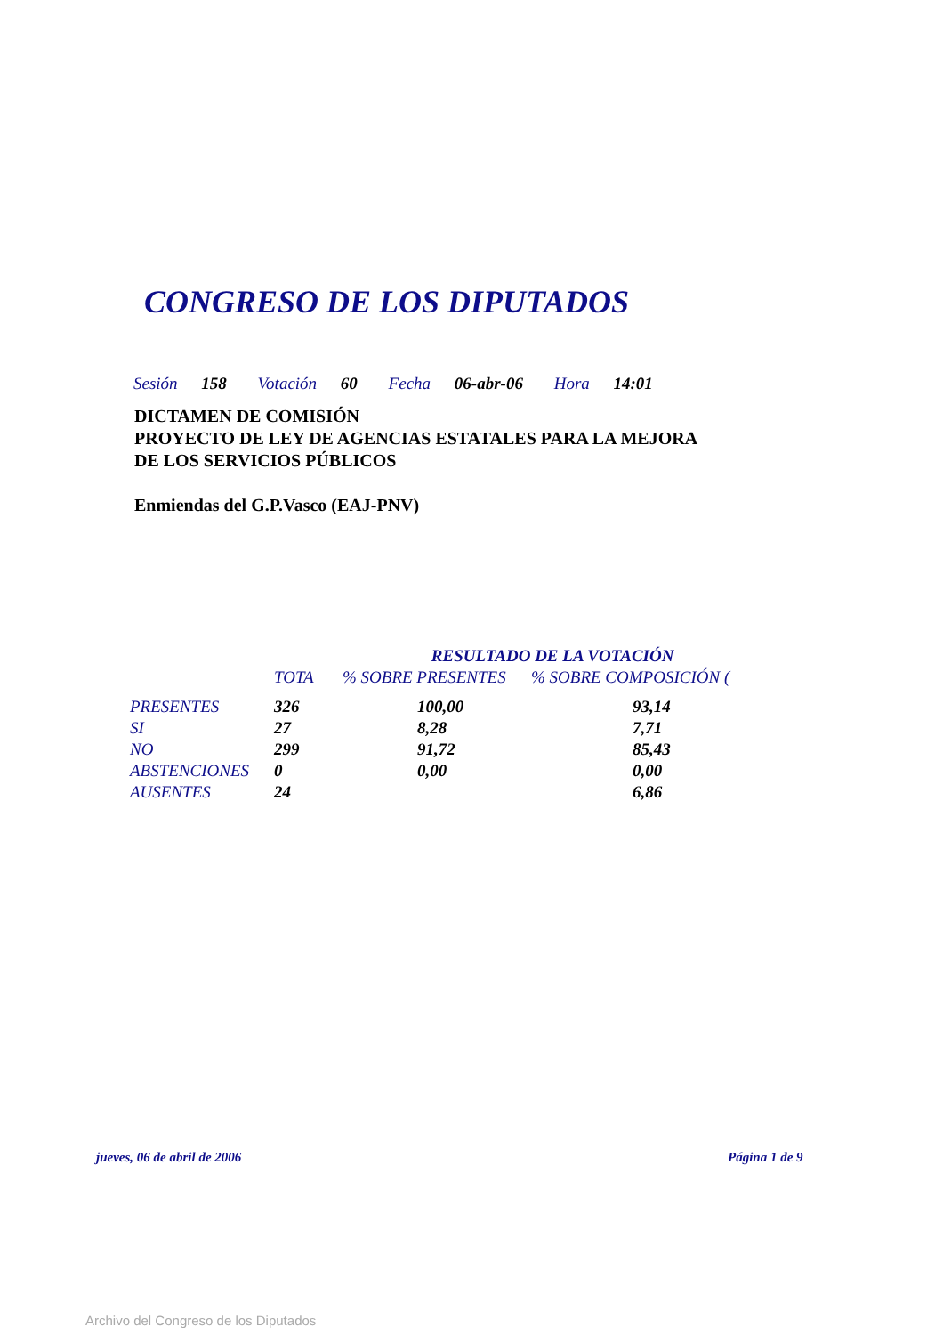CONGRESO DE LOS DIPUTADOS
Sesión 158 Votación 60 Fecha 06-abr-06 Hora 14:01
DICTAMEN DE COMISIÓN
PROYECTO DE LEY DE AGENCIAS ESTATALES PARA LA MEJORA
DE LOS SERVICIOS PÚBLICOS
Enmiendas del G.P.Vasco (EAJ-PNV)
| | RESULTADO DE LA VOTACIÓN | | |
| --- | --- | --- | --- |
| | TOTA | % SOBRE PRESENTES | % SOBRE COMPOSICIÓN ( |
| PRESENTES | 326 | 100,00 | 93,14 |
| SI | 27 | 8,28 | 7,71 |
| NO | 299 | 91,72 | 85,43 |
| ABSTENCIONES | 0 | 0,00 | 0,00 |
| AUSENTES | 24 | | 6,86 |
jueves, 06 de abril de 2006 Página 1 de 9
Archivo del Congreso de los Diputados